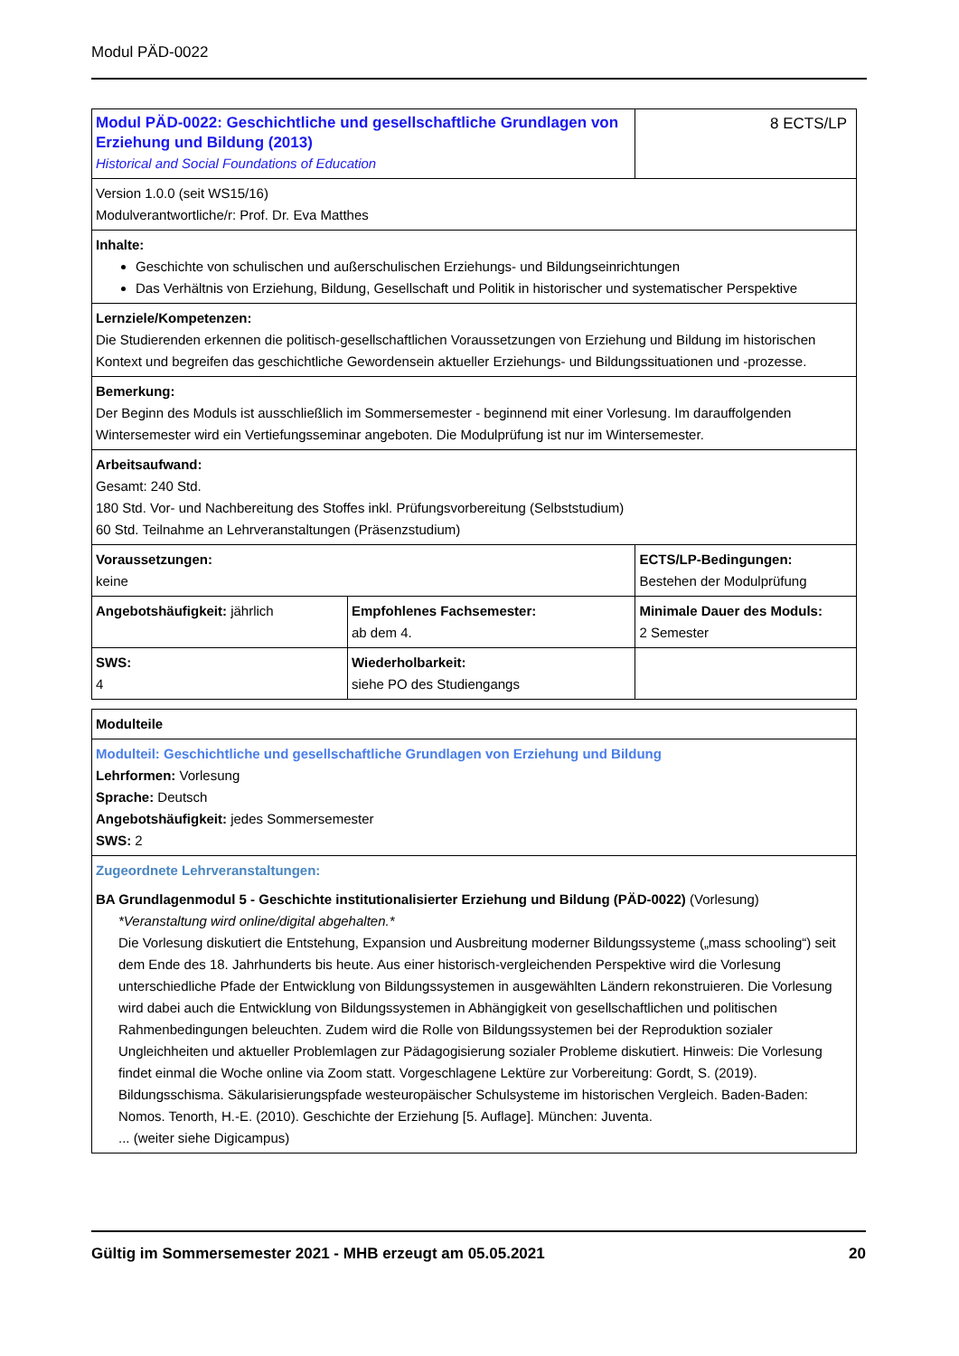Modul PÄD-0022
| Modul PÄD-0022: Geschichtliche und gesellschaftliche Grundlagen von Erziehung und Bildung (2013) Historical and Social Foundations of Education | | 8 ECTS/LP |
| Version 1.0.0 (seit WS15/16) Modulverantwortliche/r: Prof. Dr. Eva Matthes | | |
| Inhalte: Geschichte von schulischen und außerschulischen Erziehungs- und Bildungseinrichtungen Das Verhältnis von Erziehung, Bildung, Gesellschaft und Politik in historischer und systematischer Perspektive | | |
| Lernziele/Kompetenzen: Die Studierenden erkennen die politisch-gesellschaftlichen Voraussetzungen von Erziehung und Bildung im historischen Kontext und begreifen das geschichtliche Gewordensein aktueller Erziehungs- und Bildungssituationen und -prozesse. | | |
| Bemerkung: Der Beginn des Moduls ist ausschließlich im Sommersemester - beginnend mit einer Vorlesung. Im darauffolgenden Wintersemester wird ein Vertiefungsseminar angeboten. Die Modulprüfung ist nur im Wintersemester. | | |
| Arbeitsaufwand: Gesamt: 240 Std. 180 Std. Vor- und Nachbereitung des Stoffes inkl. Prüfungsvorbereitung (Selbststudium) 60 Std. Teilnahme an Lehrveranstaltungen (Präsenzstudium) | | |
| Voraussetzungen: keine | | ECTS/LP-Bedingungen: Bestehen der Modulprüfung |
| Angebotshäufigkeit: jährlich | Empfohlenes Fachsemester: ab dem 4. | Minimale Dauer des Moduls: 2 Semester |
| SWS: 4 | Wiederholbarkeit: siehe PO des Studiengangs | |
| Modulteile |
| Modulteil: Geschichtliche und gesellschaftliche Grundlagen von Erziehung und Bildung Lehrformen: Vorlesung Sprache: Deutsch Angebotshäufigkeit: jedes Sommersemester SWS: 2 |
| Zugeordnete Lehrveranstaltungen: BA Grundlagenmodul 5 - Geschichte institutionalisierter Erziehung und Bildung (PÄD-0022) (Vorlesung) *Veranstaltung wird online/digital abgehalten.* Die Vorlesung diskutiert die Entstehung, Expansion und Ausbreitung moderner Bildungssysteme („mass schooling“) seit dem Ende des 18. Jahrhunderts bis heute. Aus einer historisch-vergleichenden Perspektive wird die Vorlesung unterschiedliche Pfade der Entwicklung von Bildungssystemen in ausgewählten Ländern rekonstruieren. Die Vorlesung wird dabei auch die Entwicklung von Bildungssystemen in Abhängigkeit von gesellschaftlichen und politischen Rahmenbedingungen beleuchten. Zudem wird die Rolle von Bildungssystemen bei der Reproduktion sozialer Ungleichheiten und aktueller Problemlagen zur Pädagogisierung sozialer Probleme diskutiert. Hinweis: Die Vorlesung findet einmal die Woche online via Zoom statt. Vorgeschlagene Lektüre zur Vorbereitung: Gordt, S. (2019). Bildungsschisma. Säkularisierungspfade westeuropäischer Schulsysteme im historischen Vergleich. Baden-Baden: Nomos. Tenorth, H.-E. (2010). Geschichte der Erziehung [5. Auflage]. München: Juventa. ... (weiter siehe Digicampus) |
Gültig im Sommersemester 2021 - MHB erzeugt am 05.05.2021 20